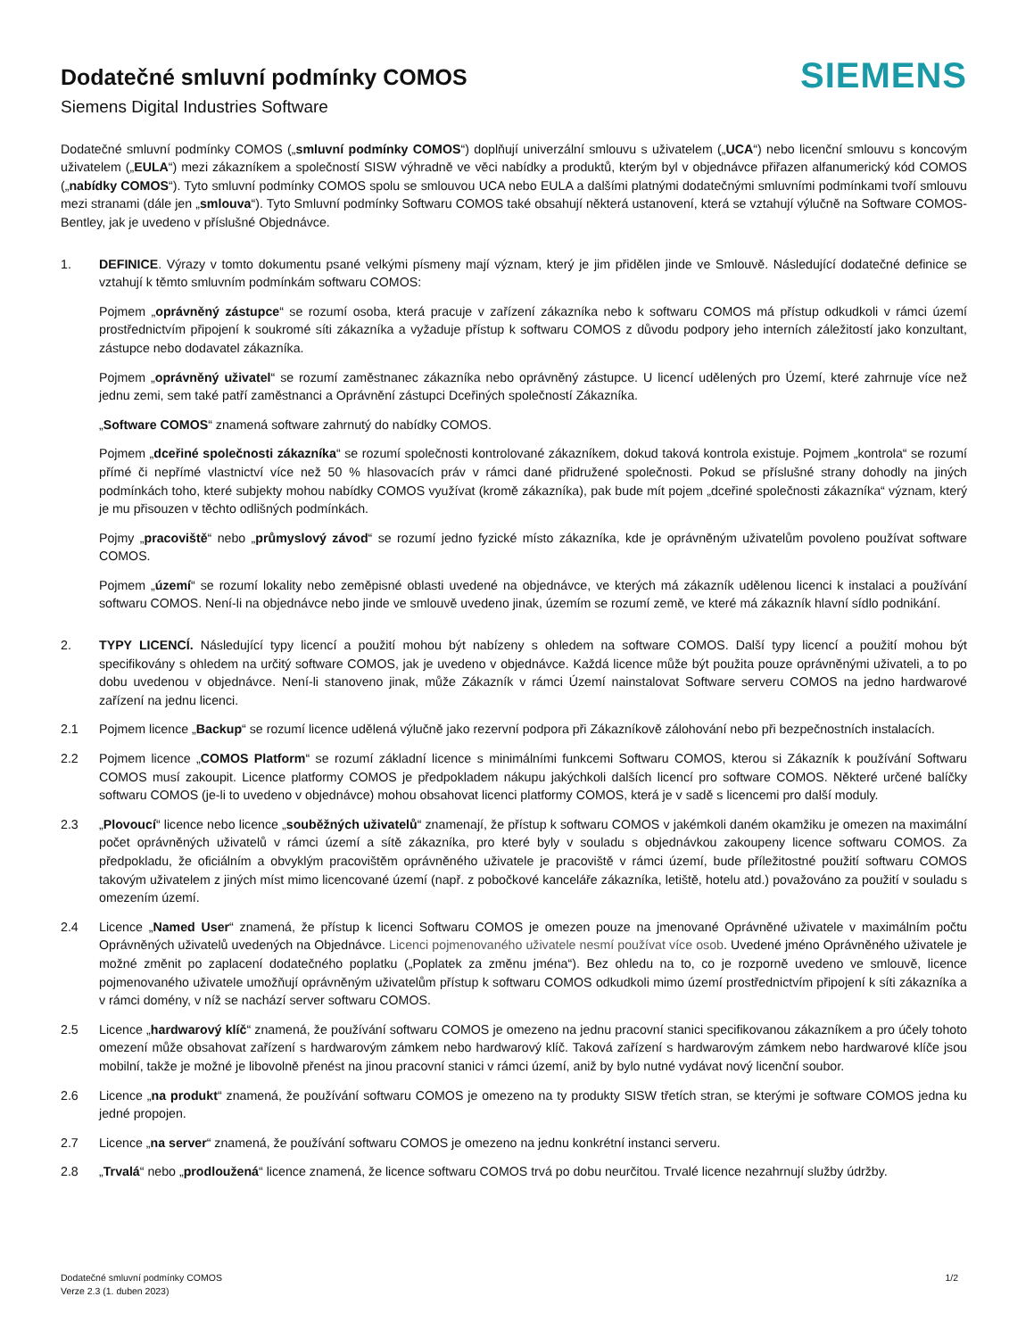Dodatečné smluvní podmínky COMOS
Siemens Digital Industries Software
SIEMENS
Dodatečné smluvní podmínky COMOS („smluvní podmínky COMOS“) doplňují univerzální smlouvu s uživatelem („UCA“) nebo licenční smlouvu s koncovým uživatelem („EULA“) mezi zákazníkem a společností SISW výhradně ve věci nabídky a produktů, kterým byl v objednávce přiřazen alfanumerický kód COMOS („nabídky COMOS“). Tyto smluvní podmínky COMOS spolu se smlouvou UCA nebo EULA a dalšími platnými dodatečnými smluvními podmínkami tvoří smlouvu mezi stranami (dále jen „smlouva“). Tyto Smluvní podmínky Softwaru COMOS také obsahují některá ustanovení, která se vztahují výlučně na Software COMOS-Bentley, jak je uvedeno v příslušné Objednávce.
1. DEFINICE. Výrazy v tomto dokumentu psané velkými písmeny mají význam, který je jim přidělen jinde ve Smlouvě. Následující dodatečné definice se vztahují k těmto smluvním podmínkám softwaru COMOS:
Pojmem „oprávněný zástupce“ se rozumí osoba, která pracuje v zařízení zákazníka nebo k softwaru COMOS má přístup odkudkoli v rámci území prostřednictvím připojení k soukromé síti zákazníka a vyžaduje přístup k softwaru COMOS z důvodu podpory jeho interních záležitostí jako konzultant, zástupce nebo dodavatel zákazníka.
Pojmem „oprávněný uživatel“ se rozumí zaměstnanec zákazníka nebo oprávněný zástupce. U licencí udělených pro Území, které zahrnuje více než jednu zemi, sem také patří zaměstnanci a Oprávnění zástupci Dceřiných společností Zákazníka.
„Software COMOS“ znamená software zahrnutý do nabídky COMOS.
Pojmem „dceřiné společnosti zákazníka“ se rozumí společnosti kontrolované zákazníkem, dokud taková kontrola existuje. Pojmem „kontrola“ se rozumí přímé či nepřímé vlastnictví více než 50 % hlasovacích práv v rámci dané přidružené společnosti. Pokud se příslušné strany dohodly na jiných podmínkách toho, které subjekty mohou nabídky COMOS využívat (kromě zákazníka), pak bude mít pojem „dceřiné společnosti zákazníka“ význam, který je mu přisouzen v těchto odlišných podmínkách.
Pojmy „pracoviště“ nebo „průmyslový závod“ se rozumí jedno fyzické místo zákazníka, kde je oprávněným uživatelům povoleno používat software COMOS.
Pojmem „území“ se rozumí lokality nebo zeměpisné oblasti uvedené na objednávce, ve kterých má zákazník udělenou licenci k instalaci a používání softwaru COMOS. Není-li na objednávce nebo jinde ve smlouvě uvedeno jinak, územím se rozumí země, ve které má zákazník hlavní sídlo podnikání.
2. TYPY LICENCÍ. Následující typy licencí a použití mohou být nabízeny s ohledem na software COMOS. Další typy licencí a použití mohou být specifikovány s ohledem na určitý software COMOS, jak je uvedeno v objednávce. Každá licence může být použita pouze oprávněnými uživateli, a to po dobu uvedenou v objednávce. Není-li stanoveno jinak, může Zákazník v rámci Území nainstalovat Software serveru COMOS na jedno hardwarové zařízení na jednu licenci.
2.1 Pojmem licence „Backup“ se rozumí licence udělená výlučně jako rezervní podpora při Zákazníkově zálohování nebo při bezpečnostních instalacích.
2.2 Pojmem licence „COMOS Platform“ se rozumí základní licence s minimálními funkcemi Softwaru COMOS, kterou si Zákazník k používání Softwaru COMOS musí zakoupit. Licence platformy COMOS je předpokladem nákupu jakýchkoli dalších licencí pro software COMOS. Některé určené balíčky softwaru COMOS (je-li to uvedeno v objednávce) mohou obsahovat licenci platformy COMOS, která je v sadě s licencemi pro další moduly.
2.3 „Plovoucí“ licence nebo licence „souběžných uživatelů“ znamenají, že přístup k softwaru COMOS v jakémkoli daném okamžiku je omezen na maximální počet oprávněných uživatelů v rámci území a sítě zákazníka, pro které byly v souladu s objednávkou zakoupeny licence softwaru COMOS. Za předpokladu, že oficiálním a obvyklým pracovištěm oprávněného uživatele je pracoviště v rámci území, bude příležitostné použití softwaru COMOS takovým uživatelem z jiných míst mimo licencované území (např. z pobočkové kanceláře zákazníka, letiště, hotelu atd.) považováno za použití v souladu s omezením území.
2.4 Licence „Named User“ znamená, že přístup k licenci Softwaru COMOS je omezen pouze na jmenované Oprávněné uživatele v maximálním počtu Oprávněných uživatelů uvedených na Objednávce. Licenci pojmenovaného uživatele nesmí používat více osob. Uvedené jméno Oprávněného uživatele je možné změnit po zaplacení dodatečného poplatku („Poplatek za změnu jména“). Bez ohledu na to, co je rozporně uvedeno ve smlouvě, licence pojmenovaného uživatele umožňují oprávněným uživatelům přístup k softwaru COMOS odkudkoli mimo území prostřednictvím připojení k síti zákazníka a v rámci domény, v níž se nachází server softwaru COMOS.
2.5 Licence „hardwarový klíč“ znamená, že používání softwaru COMOS je omezeno na jednu pracovní stanici specifikovanou zákazníkem a pro účely tohoto omezení může obsahovat zařízení s hardwarovým zámkem nebo hardwarový klíč. Taková zařízení s hardwarovým zámkem nebo hardwarové klíče jsou mobilní, takže je možné je libovolně přenést na jinou pracovní stanici v rámci území, aniž by bylo nutné vydávat nový licenční soubor.
2.6 Licence „na produkt“ znamená, že používání softwaru COMOS je omezeno na ty produkty SISW třetích stran, se kterými je software COMOS jedna ku jedné propojen.
2.7 Licence „na server“ znamená, že používání softwaru COMOS je omezeno na jednu konkrétní instanci serveru.
2.8 „Trvalá“ nebo „prodloužená“ licence znamená, že licence softwaru COMOS trvá po dobu neurčitou. Trvalé licence nezahrnují služby údržby.
Dodatečné smluvní podmínky COMOS
Verze 2.3 (1. duben 2023)
1/2